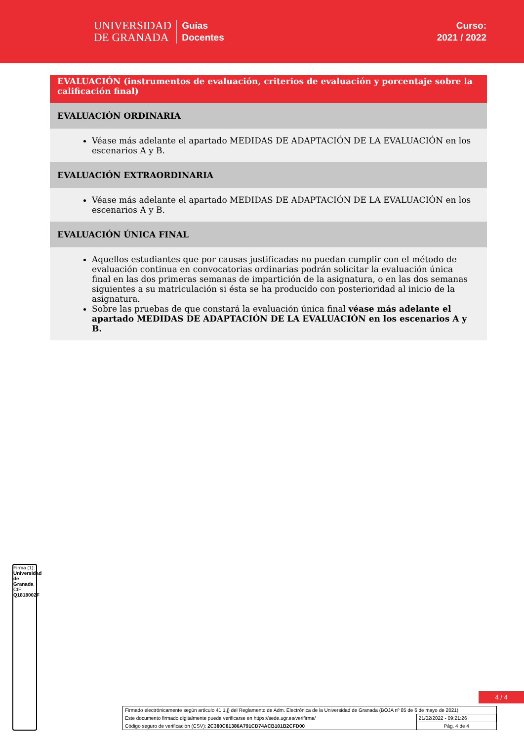UNIVERSIDAD
DE GRANADA
Guías
Docentes
Curso:
2021 / 2022
EVALUACIÓN (instrumentos de evaluación, criterios de evaluación y porcentaje sobre la calificación final)
EVALUACIÓN ORDINARIA
Véase más adelante el apartado MEDIDAS DE ADAPTACIÓN DE LA EVALUACIÓN en los escenarios A y B.
EVALUACIÓN EXTRAORDINARIA
Véase más adelante el apartado MEDIDAS DE ADAPTACIÓN DE LA EVALUACIÓN en los escenarios A y B.
EVALUACIÓN ÚNICA FINAL
Aquellos estudiantes que por causas justificadas no puedan cumplir con el método de evaluación continua en convocatorias ordinarias podrán solicitar la evaluación única final en las dos primeras semanas de impartición de la asignatura, o en las dos semanas siguientes a su matriculación si ésta se ha producido con posterioridad al inicio de la asignatura.
Sobre las pruebas de que constará la evaluación única final véase más adelante el apartado MEDIDAS DE ADAPTACIÓN DE LA EVALUACIÓN en los escenarios A y B.
Firma (1): Universidad de Granada
CIF: Q1818002F
4 / 4
| Firmado electrónicamente según artículo 41.1.j) del Reglamento de Adm. Electrónica de la Universidad de Granada (BOJA nº 85 de 6 de mayo de 2021) | |
| Este documento firmado digitalmente puede verificarse en https://sede.ugr.es/verifirma/ | 21/02/2022 - 09:21:26 |
| Código seguro de verificación (CSV): 2C380C81386A791CD74ACB101B2CFD00 | Pág. 4 de 4 |